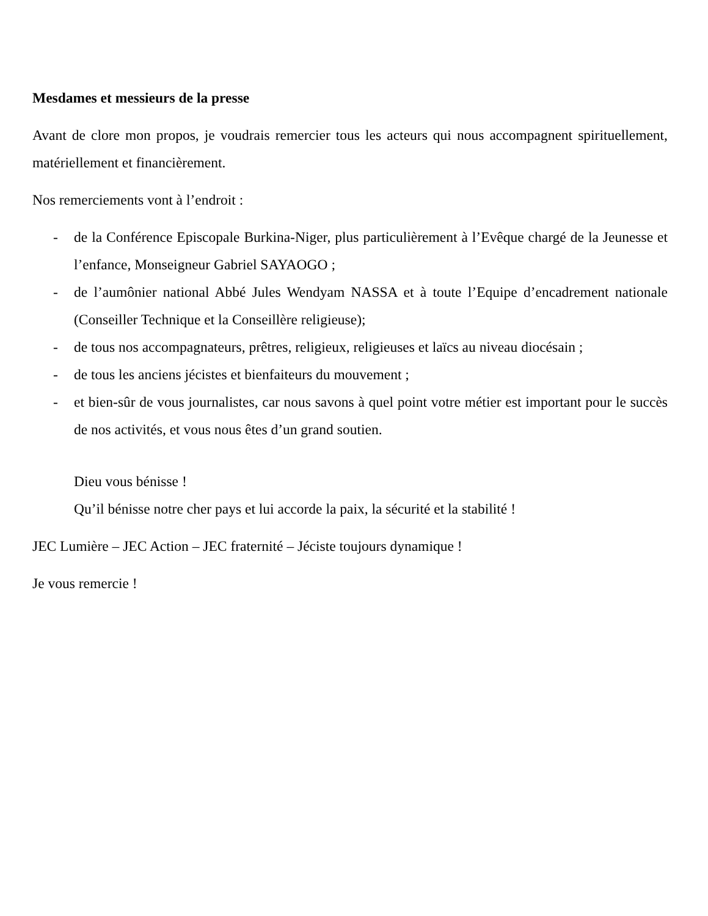Mesdames et messieurs de la presse
Avant de clore mon propos, je voudrais remercier tous les acteurs qui nous accompagnent spirituellement, matériellement et financièrement.
Nos remerciements vont à l’endroit :
- de la Conférence Episcopale Burkina-Niger, plus particulièrement à l’Evêque chargé de la Jeunesse et l’enfance, Monseigneur Gabriel SAYAOGO ;
- de l’aumônier national Abbé Jules Wendyam NASSA et à toute l’Equipe d’encadrement nationale (Conseiller Technique et la Conseillère religieuse);
- de tous nos accompagnateurs, prêtres, religieux, religieuses et laïcs au niveau diocésain ;
- de tous les anciens jécistes et bienfaiteurs du mouvement ;
- et bien-sûr de vous journalistes, car nous savons à quel point votre métier est important pour le succès de nos activités, et vous nous êtes d’un grand soutien.
Dieu vous bénisse !
Qu’il bénisse notre cher pays et lui accorde la paix, la sécurité et la stabilité !
JEC Lumière – JEC Action – JEC fraternité – Jéciste toujours dynamique !
Je vous remercie !